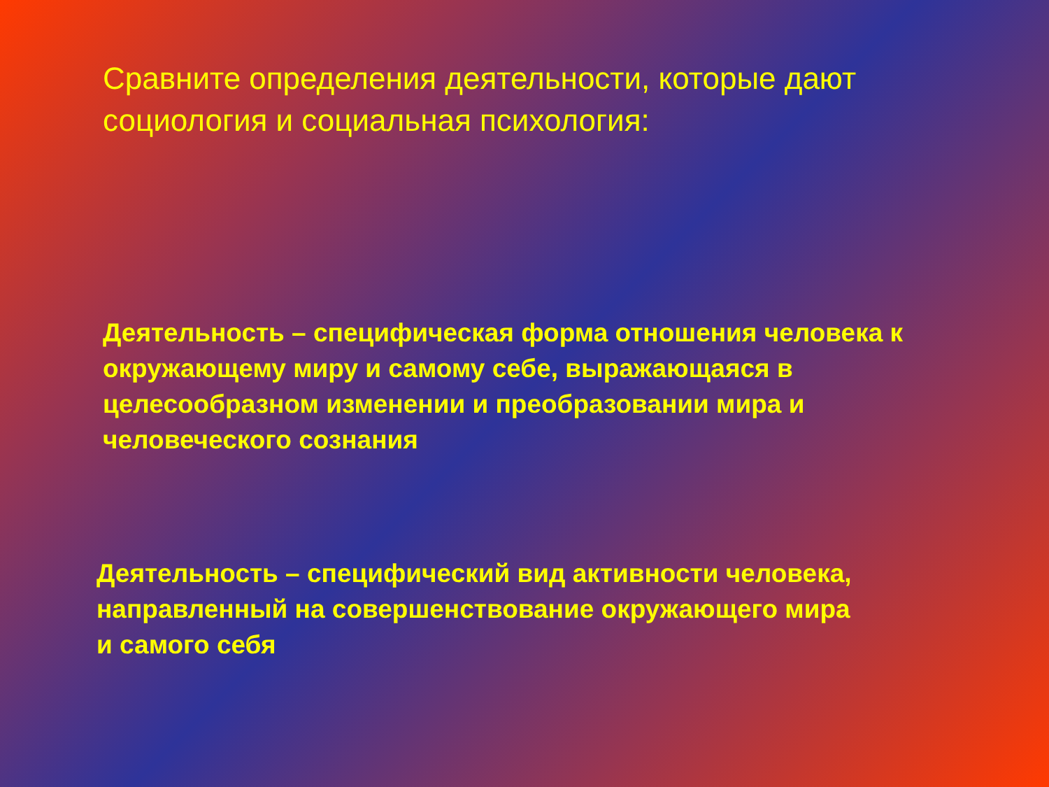Сравните определения деятельности, которые дают социология и социальная психология:
Деятельность – специфическая форма отношения человека к окружающему миру и самому себе, выражающаяся в целесообразном изменении и преобразовании мира и человеческого сознания
Деятельность – специфический вид активности человека, направленный на совершенствование окружающего мира
и самого себя